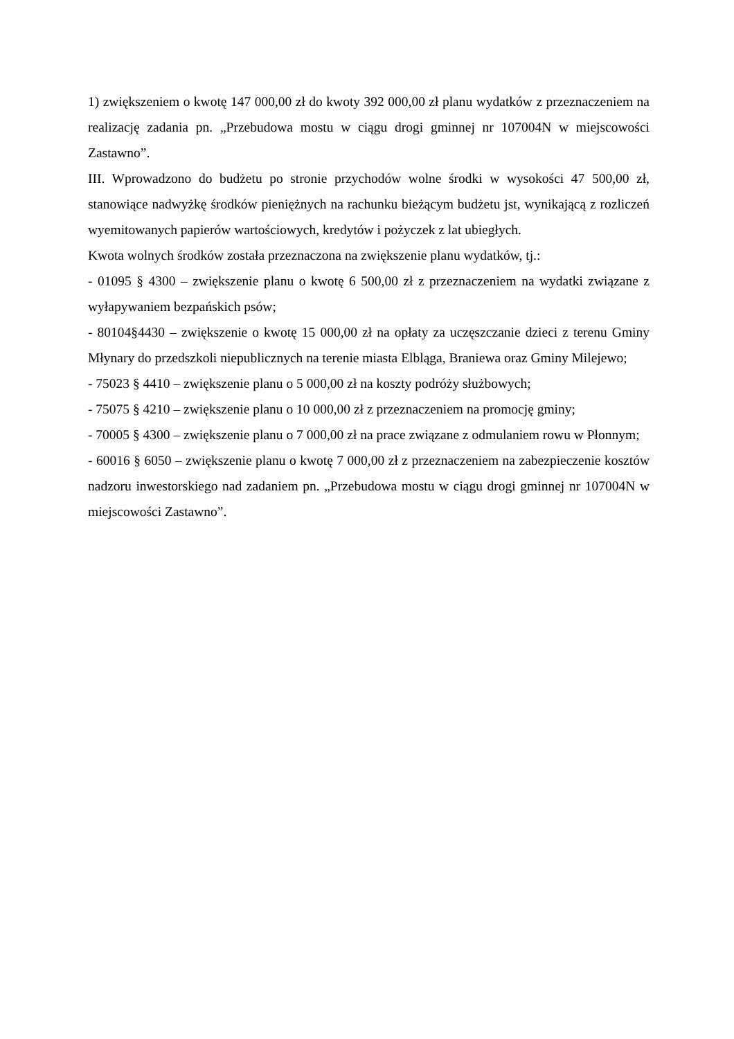1) zwiększeniem o kwotę 147 000,00 zł do kwoty 392 000,00 zł planu wydatków z przeznaczeniem na realizację zadania pn. „Przebudowa mostu w ciągu drogi gminnej nr 107004N w miejscowości Zastawno”.
III. Wprowadzono do budżetu po stronie przychodów wolne środki w wysokości 47 500,00 zł, stanowiące nadwyżkę środków pieniężnych na rachunku bieżącym budżetu jst, wynikającą z rozliczeń wyemitowanych papierów wartościowych, kredytów i pożyczek z lat ubiegłych.
Kwota wolnych środków została przeznaczona na zwiększenie planu wydatków, tj.:
- 01095 § 4300 – zwiększenie planu o kwotę 6 500,00 zł z przeznaczeniem na wydatki związane z wyłapywaniem bezpańskich psów;
- 80104§4430 – zwiększenie o kwotę 15 000,00 zł na opłaty za uczęszczanie dzieci z terenu Gminy Młynary do przedszkoli niepublicznych na terenie miasta Elbląga, Braniewa oraz Gminy Milejewo;
- 75023 § 4410 – zwiększenie planu o 5 000,00 zł na koszty podróży służbowych;
- 75075 § 4210 – zwiększenie planu o 10 000,00 zł z przeznaczeniem na promocję gminy;
- 70005 § 4300 – zwiększenie planu o 7 000,00 zł na prace związane z odmulaniem rowu w Płonnym;
- 60016 § 6050 – zwiększenie planu o kwotę 7 000,00 zł z przeznaczeniem na zabezpieczenie kosztów nadzoru inwestorskiego nad zadaniem pn. „Przebudowa mostu w ciągu drogi gminnej nr 107004N w miejscowości Zastawno”.